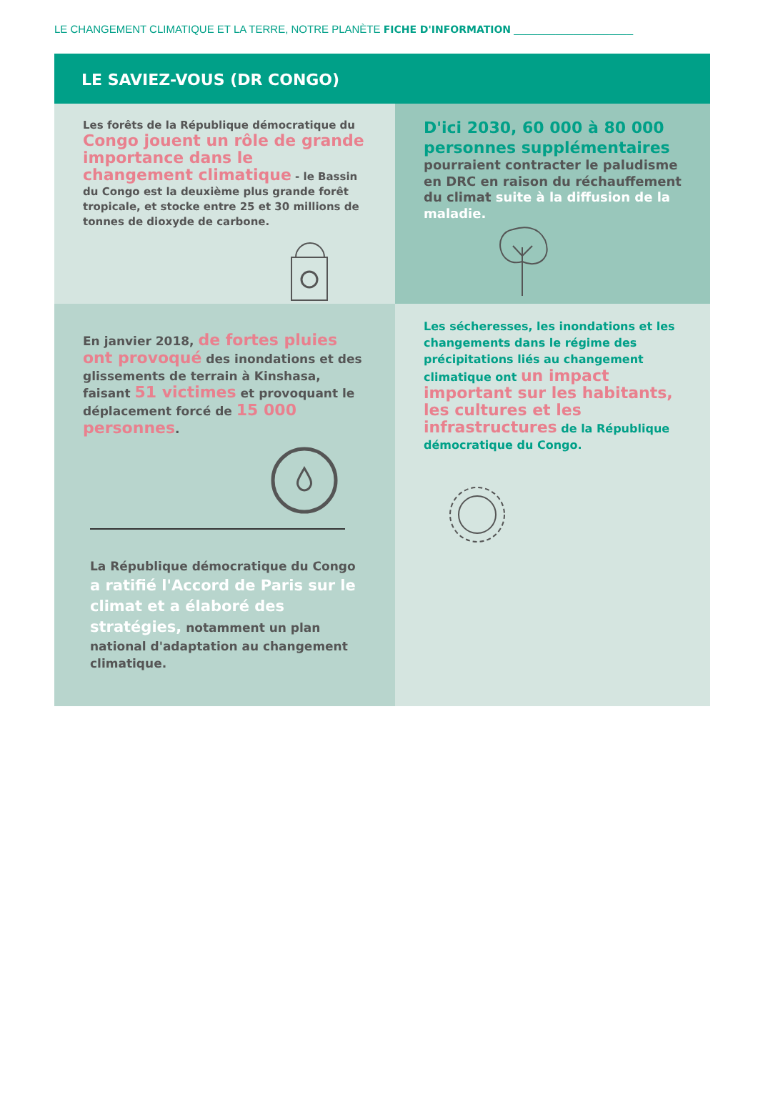LE CHANGEMENT CLIMATIQUE ET LA TERRE, NOTRE PLANÈTE FICHE D'INFORMATION ____________________
LE SAVIEZ-VOUS (DR CONGO)
Les forêts de la République démocratique du Congo jouent un rôle de grande importance dans le changement climatique - le Bassin du Congo est la deuxième plus grande forêt tropicale, et stocke entre 25 et 30 millions de tonnes de dioxyde de carbone.
D'ici 2030, 60 000 à 80 000 personnes supplémentaires pourraient contracter le paludisme en DRC en raison du réchauffement du climat suite à la diffusion de la maladie.
En janvier 2018, de fortes pluies ont provoqué des inondations et des glissements de terrain à Kinshasa, faisant 51 victimes et provoquant le déplacement forcé de 15 000 personnes.
La République démocratique du Congo a ratifié l'Accord de Paris sur le climat et a élaboré des stratégies, notamment un plan national d'adaptation au changement climatique.
Les sécheresses, les inondations et les changements dans le régime des précipitations liés au changement climatique ont un impact important sur les habitants, les cultures et les infrastructures de la République démocratique du Congo.